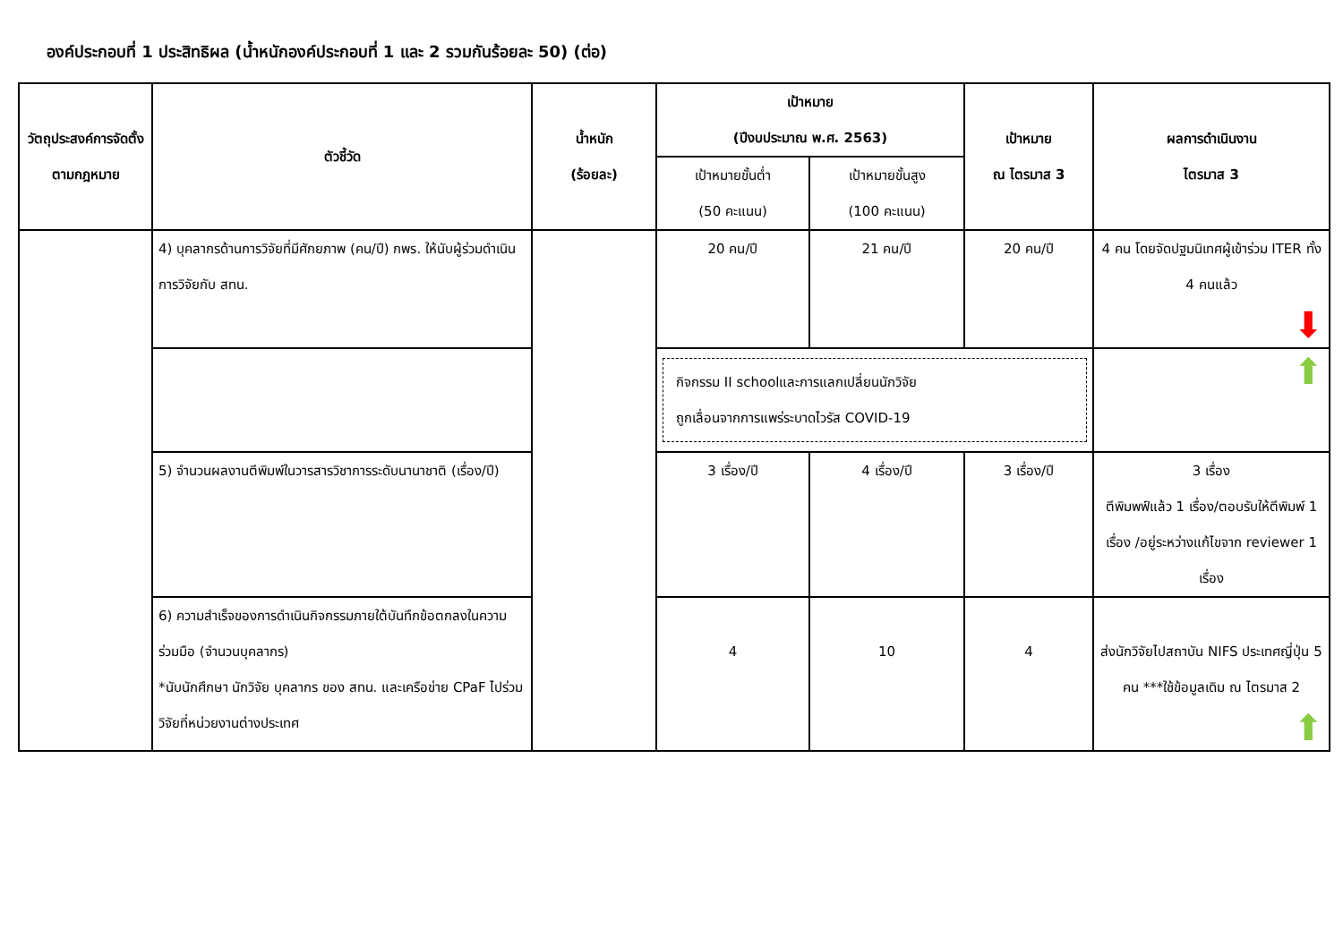องค์ประกอบที่ 1 ประสิทธิผล (น้ำหนักองค์ประกอบที่ 1 และ 2 รวมกันร้อยละ 50) (ต่อ)
| วัตถุประสงค์การจัดตั้งตามกฎหมาย | ตัวชี้วัด | น้ำหนัก (ร้อยละ) | เป้าหมาย (ปีงบประมาณ พ.ศ. 2563) | | เป้าหมาย ณ ไตรมาส 3 | ผลการดำเนินงาน ไตรมาส 3 |
| --- | --- | --- | --- | --- | --- | --- |
| | | | เป้าหมายขั้นต่ำ (50 คะแนน) | เป้าหมายขั้นสูง (100 คะแนน) | | |
| | 4) บุคลากรด้านการวิจัยที่มีศักยภาพ (คน/ปี) กพร. ให้นับผู้ร่วมดำเนินการวิจัยกับ สทน. | | 20 คน/ปี | 21 คน/ปี | 20 คน/ปี | 4 คน โดยจัดปฐมนิเทศผู้เข้าร่วม ITER ทั้ง 4 คนแล้ว ⬇ |
| | | | กิจกรรม II schoolและการแลกเปลี่ยนนักวิจัย ถูกเลื่อนจากการแพร่ระบาดไวรัส COVID-19 | | | ⬆ |
| | 5) จำนวนผลงานตีพิมพ์ในวารสารวิชาการระดับนานาชาติ (เรื่อง/ปี) | | 3 เรื่อง/ปี | 4 เรื่อง/ปี | 3 เรื่อง/ปี | 3 เรื่อง ตีพิมพฟ์แล้ว 1 เรื่อง/ตอบรับให้ตีพิมพ์ 1 เรื่อง /อยู่ระหว่างแก้ไขจาก reviewer 1 เรื่อง |
| | 6) ความสำเร็จของการดำเนินกิจกรรมภายใต้บันทึกข้อตกลงในความร่วมมือ (จำนวนบุคลากร) *นับนักศึกษา นักวิจัย บุคลากร ของ สทน. และเครือข่าย CPaF ไปร่วมวิจัยที่หน่วยงานต่างประเทศ | | 4 | 10 | 4 | ส่งนักวิจัยไปสถาบัน NIFS ประเทศญี่ปุ่น 5 คน ***ใช้ข้อมูลเดิม ณ ไตรมาส 2 ⬆ |